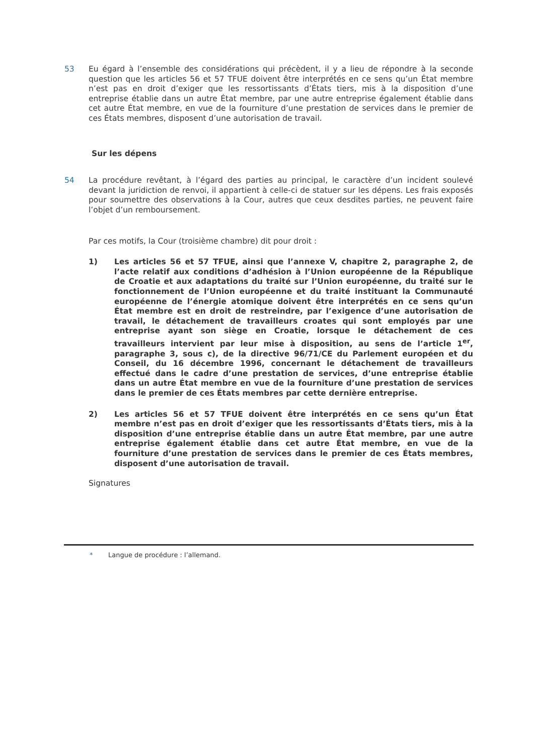53 Eu égard à l’ensemble des considérations qui précèdent, il y a lieu de répondre à la seconde question que les articles 56 et 57 TFUE doivent être interprétés en ce sens qu’un État membre n’est pas en droit d’exiger que les ressortissants d’États tiers, mis à la disposition d’une entreprise établie dans un autre État membre, par une autre entreprise également établie dans cet autre État membre, en vue de la fourniture d’une prestation de services dans le premier de ces États membres, disposent d’une autorisation de travail.
Sur les dépens
54 La procédure revêtant, à l’égard des parties au principal, le caractère d’un incident soulevé devant la juridiction de renvoi, il appartient à celle-ci de statuer sur les dépens. Les frais exposés pour soumettre des observations à la Cour, autres que ceux desdites parties, ne peuvent faire l’objet d’un remboursement.
Par ces motifs, la Cour (troisième chambre) dit pour droit :
1) Les articles 56 et 57 TFUE, ainsi que l’annexe V, chapitre 2, paragraphe 2, de l’acte relatif aux conditions d’adhésion à l’Union européenne de la République de Croatie et aux adaptations du traité sur l’Union européenne, du traité sur le fonctionnement de l’Union européenne et du traité instituant la Communauté européenne de l’énergie atomique doivent être interprétés en ce sens qu’un État membre est en droit de restreindre, par l’exigence d’une autorisation de travail, le détachement de travailleurs croates qui sont employés par une entreprise ayant son siège en Croatie, lorsque le détachement de ces travailleurs intervient par leur mise à disposition, au sens de l’article 1<sup>er</sup>, paragraphe 3, sous c), de la directive 96/71/CE du Parlement européen et du Conseil, du 16 décembre 1996, concernant le détachement de travailleurs effectué dans le cadre d’une prestation de services, d’une entreprise établie dans un autre État membre en vue de la fourniture d’une prestation de services dans le premier de ces États membres par cette dernière entreprise.
2) Les articles 56 et 57 TFUE doivent être interprétés en ce sens qu’un État membre n’est pas en droit d’exiger que les ressortissants d’États tiers, mis à la disposition d’une entreprise établie dans un autre État membre, par une autre entreprise également établie dans cet autre État membre, en vue de la fourniture d’une prestation de services dans le premier de ces États membres, disposent d’une autorisation de travail.
Signatures
* Langue de procédure : l’allemand.